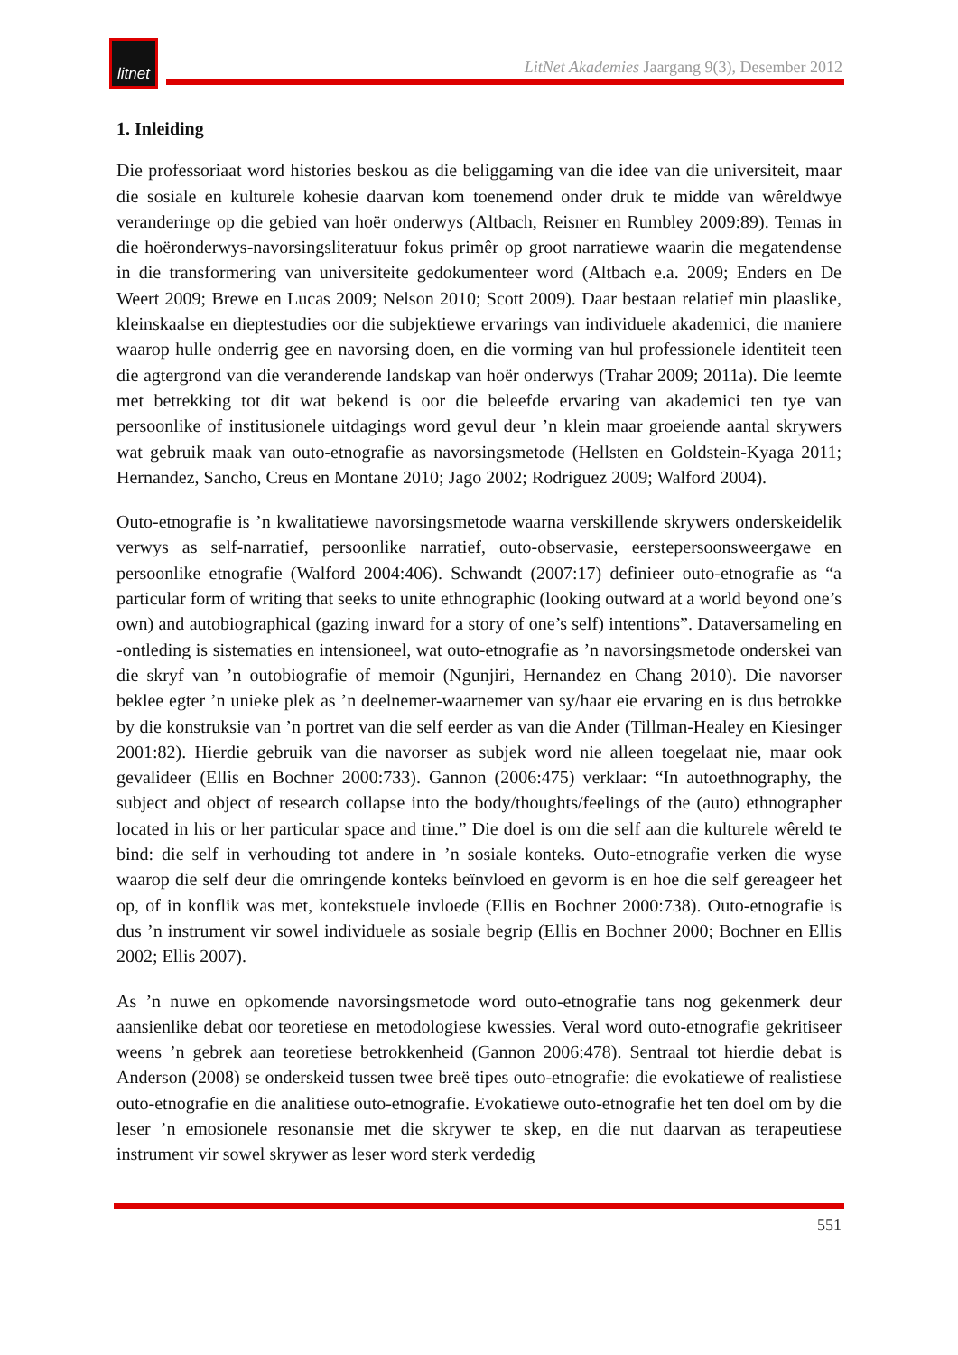litnet
LitNet Akademies Jaargang 9(3), Desember 2012
1. Inleiding
Die professoriaat word histories beskou as die beliggaming van die idee van die universiteit, maar die sosiale en kulturele kohesie daarvan kom toenemend onder druk te midde van wêreldwye veranderinge op die gebied van hoër onderwys (Altbach, Reisner en Rumbley 2009:89). Temas in die hoëronderwys-navorsingsliteratuur fokus primêr op groot narratiewe waarin die megatendense in die transformering van universiteite gedokumenteer word (Altbach e.a. 2009; Enders en De Weert 2009; Brewe en Lucas 2009; Nelson 2010; Scott 2009). Daar bestaan relatief min plaaslike, kleinskaalse en dieptestudies oor die subjektiewe ervarings van individuele akademici, die maniere waarop hulle onderrig gee en navorsing doen, en die vorming van hul professionele identiteit teen die agtergrond van die veranderende landskap van hoër onderwys (Trahar 2009; 2011a). Die leemte met betrekking tot dit wat bekend is oor die beleefde ervaring van akademici ten tye van persoonlike of institusionele uitdagings word gevul deur ’n klein maar groeiende aantal skrywers wat gebruik maak van outo-etnografie as navorsingsmetode (Hellsten en Goldstein-Kyaga 2011; Hernandez, Sancho, Creus en Montane 2010; Jago 2002; Rodriguez 2009; Walford 2004).
Outo-etnografie is ’n kwalitatiewe navorsingsmetode waarna verskillende skrywers onderskeidelik verwys as self-narratief, persoonlike narratief, outo-observasie, eerstepersoonsweergawe en persoonlike etnografie (Walford 2004:406). Schwandt (2007:17) definieer outo-etnografie as “a particular form of writing that seeks to unite ethnographic (looking outward at a world beyond one’s own) and autobiographical (gazing inward for a story of one’s self) intentions”. Dataversameling en -ontleding is sistematies en intensioneel, wat outo-etnografie as ’n navorsingsmetode onderskei van die skryf van ’n outobiografie of memoir (Ngunjiri, Hernandez en Chang 2010). Die navorser beklee egter ’n unieke plek as ’n deelnemer-waarnemer van sy/haar eie ervaring en is dus betrokke by die konstruksie van ’n portret van die self eerder as van die Ander (Tillman-Healey en Kiesinger 2001:82). Hierdie gebruik van die navorser as subjek word nie alleen toegelaat nie, maar ook gevalideer (Ellis en Bochner 2000:733). Gannon (2006:475) verklaar: “In autoethnography, the subject and object of research collapse into the body/thoughts/feelings of the (auto) ethnographer located in his or her particular space and time.” Die doel is om die self aan die kulturele wêreld te bind: die self in verhouding tot andere in ’n sosiale konteks. Outo-etnografie verken die wyse waarop die self deur die omringende konteks beïnvloed en gevorm is en hoe die self gereageer het op, of in konflik was met, kontekstuele invloede (Ellis en Bochner 2000:738). Outo-etnografie is dus ’n instrument vir sowel individuele as sosiale begrip (Ellis en Bochner 2000; Bochner en Ellis 2002; Ellis 2007).
As ’n nuwe en opkomende navorsingsmetode word outo-etnografie tans nog gekenmerk deur aansienlike debat oor teoretiese en metodologiese kwessies. Veral word outo-etnografie gekritiseer weens ’n gebrek aan teoretiese betrokkenheid (Gannon 2006:478). Sentraal tot hierdie debat is Anderson (2008) se onderskeid tussen twee breë tipes outo-etnografie: die evokatiewe of realistiese outo-etnografie en die analitiese outo-etnografie. Evokatiewe outo-etnografie het ten doel om by die leser ’n emosionele resonansie met die skrywer te skep, en die nut daarvan as terapeutiese instrument vir sowel skrywer as leser word sterk verdedig
551